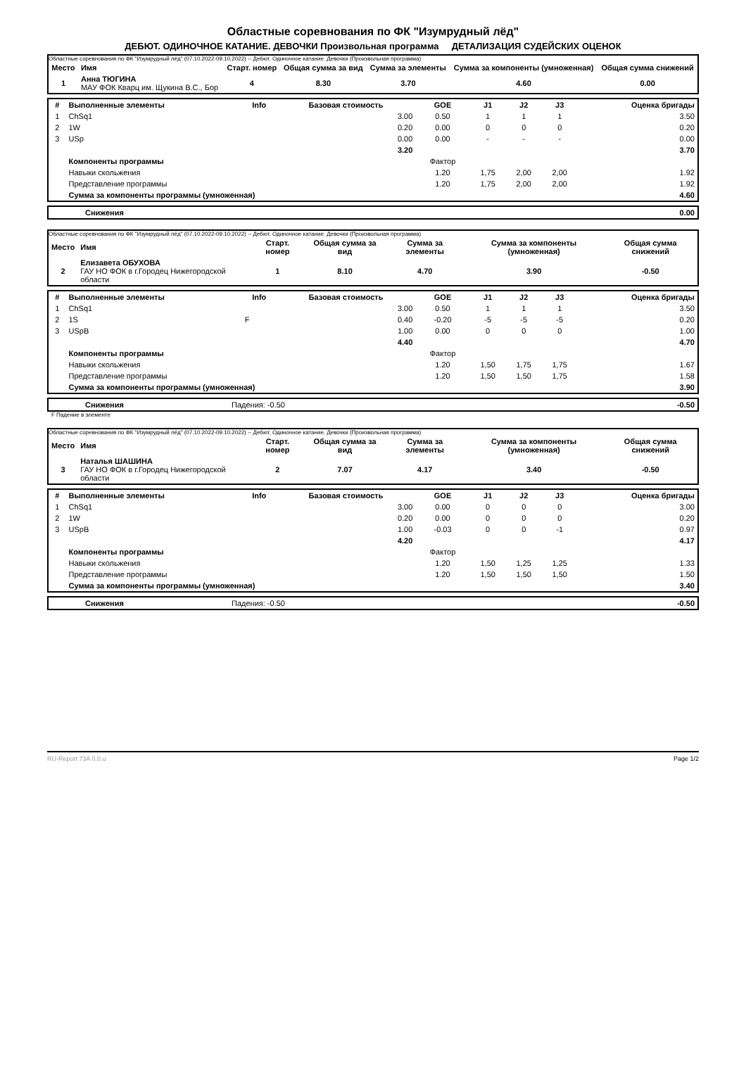Областные соревнования по ФК "Изумрудный лёд"
ДЕБЮТ. ОДИНОЧНОЕ КАТАНИЕ. ДЕВОЧКИ Произвольная программа ДЕТАЛИЗАЦИЯ СУДЕЙСКИХ ОЦЕНОК
Областные соревнования по ФК "Изумрудный лёд" (07.10.2022-09.10.2022) -- Дебют. Одиночное катание. Девочки (Произвольная программа)
| Место | Имя | Старт. номер | Общая сумма за вид | Сумма за элементы | Сумма за компоненты (умноженная) | Общая сумма снижений |
| --- | --- | --- | --- | --- | --- | --- |
| 1 | Анна ТЮГИНА МАУ ФОК Кварц им. Щукина В.С., Бор | 4 | 8.30 | 3.70 | 4.60 | 0.00 |
| # | Выполненные элементы | Info | Базовая стоимость | GOE | J1 | J2 | J3 | Оценка бригады |
| --- | --- | --- | --- | --- | --- | --- | --- | --- |
| 1 | ChSq1 | | 3.00 | 0.50 | 1 | 1 | 1 | 3.50 |
| 2 | 1W | | 0.20 | 0.00 | 0 | 0 | 0 | 0.20 |
| 3 | USp | | 0.00 | 0.00 | - | - | - | 0.00 |
| | | | 3.20 | | | | | 3.70 |
| | Компоненты программы | | | Фактор | | | | |
| | Навыки скольжения | | | 1.20 | 1,75 | 2,00 | 2,00 | 1.92 |
| | Представление программы | | | 1.20 | 1,75 | 2,00 | 2,00 | 1.92 |
| | Сумма за компоненты программы (умноженная) | | | | | | | 4.60 |
| | Снижения | 0.00 |
Областные соревнования по ФК "Изумрудный лёд" (07.10.2022-09.10.2022) -- Дебют. Одиночное катание. Девочки (Произвольная программа)
| Место | Имя | Старт. номер | Общая сумма за вид | Сумма за элементы | Сумма за компоненты (умноженная) | Общая сумма снижений |
| --- | --- | --- | --- | --- | --- | --- |
| 2 | Елизавета ОБУХОВА ГАУ НО ФОК в г.Городец Нижегородской области | 1 | 8.10 | 4.70 | 3.90 | -0.50 |
| # | Выполненные элементы | Info | Базовая стоимость | GOE | J1 | J2 | J3 | Оценка бригады |
| --- | --- | --- | --- | --- | --- | --- | --- | --- |
| 1 | ChSq1 | | 3.00 | 0.50 | 1 | 1 | 1 | 3.50 |
| 2 | 1S | F | 0.40 | -0.20 | -5 | -5 | -5 | 0.20 |
| 3 | USpB | | 1.00 | 0.00 | 0 | 0 | 0 | 1.00 |
| | | | 4.40 | | | | | 4.70 |
| | Компоненты программы | | | Фактор | | | | |
| | Навыки скольжения | | | 1.20 | 1,50 | 1,75 | 1,75 | 1.67 |
| | Представление программы | | | 1.20 | 1,50 | 1,50 | 1,75 | 1.58 |
| | Сумма за компоненты программы (умноженная) | | | | | | | 3.90 |
| | Снижения | Падения: -0.50 | -0.50 |
F Падение в элементе
Областные соревнования по ФК "Изумрудный лёд" (07.10.2022-09.10.2022) -- Дебют. Одиночное катание. Девочки (Произвольная программа)
| Место | Имя | Старт. номер | Общая сумма за вид | Сумма за элементы | Сумма за компоненты (умноженная) | Общая сумма снижений |
| --- | --- | --- | --- | --- | --- | --- |
| 3 | Наталья ШАШИНА ГАУ НО ФОК в г.Городец Нижегородской области | 2 | 7.07 | 4.17 | 3.40 | -0.50 |
| # | Выполненные элементы | Info | Базовая стоимость | GOE | J1 | J2 | J3 | Оценка бригады |
| --- | --- | --- | --- | --- | --- | --- | --- | --- |
| 1 | ChSq1 | | 3.00 | 0.00 | 0 | 0 | 0 | 3.00 |
| 2 | 1W | | 0.20 | 0.00 | 0 | 0 | 0 | 0.20 |
| 3 | USpB | | 1.00 | -0.03 | 0 | 0 | -1 | 0.97 |
| | | | 4.20 | | | | | 4.17 |
| | Компоненты программы | | | Фактор | | | | |
| | Навыки скольжения | | | 1.20 | 1,50 | 1,25 | 1,25 | 1.33 |
| | Представление программы | | | 1.20 | 1,50 | 1,50 | 1,50 | 1.50 |
| | Сумма за компоненты программы (умноженная) | | | | | | | 3.40 |
| | Снижения | Падения: -0.50 | -0.50 |
RU-Report 73A 0.0.u Page 1/2